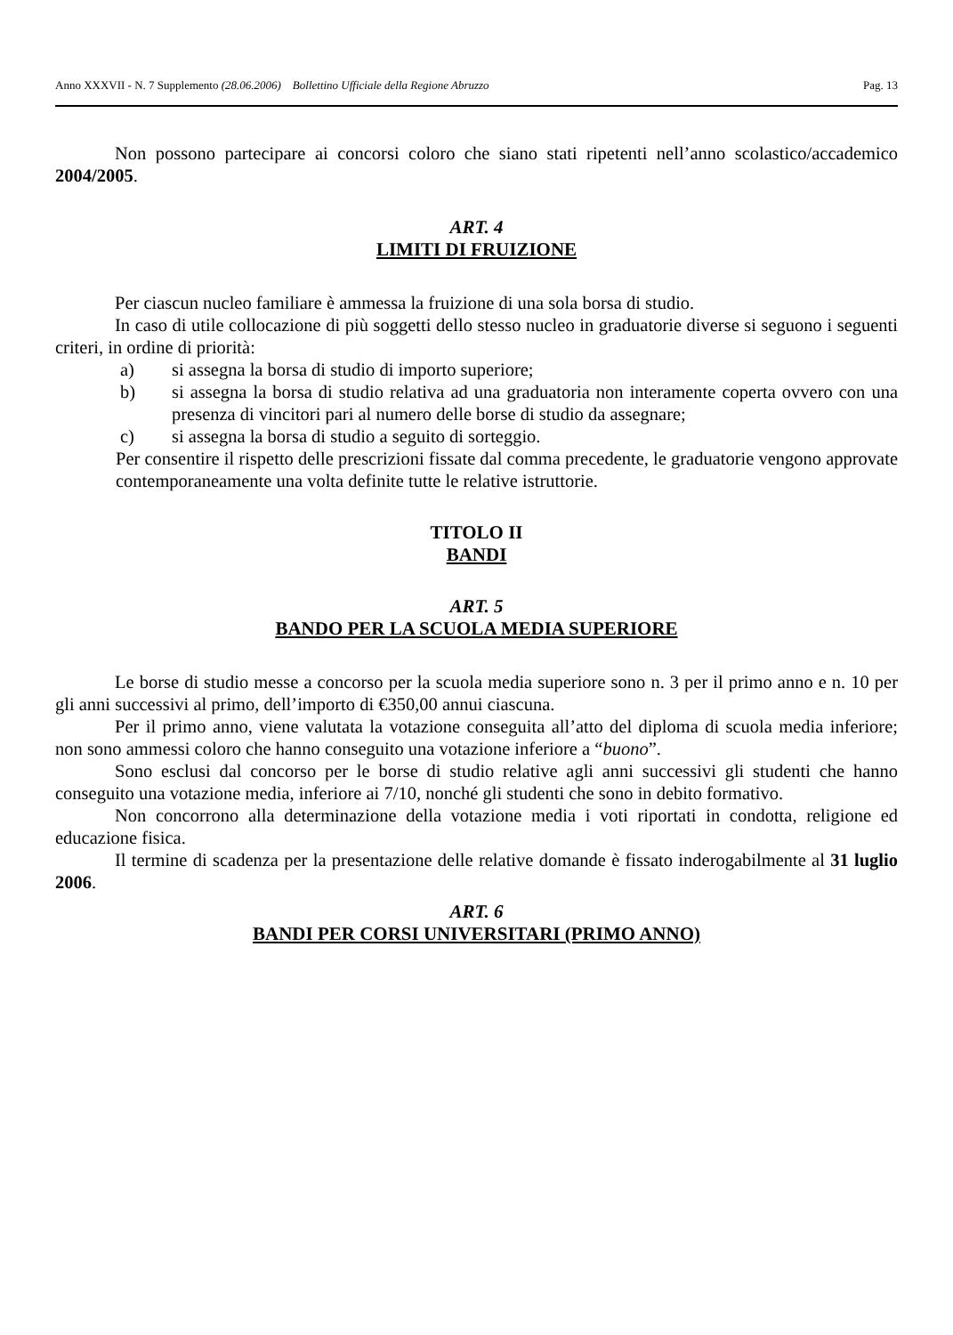Anno XXXVII - N. 7 Supplemento (28.06.2006) Bollettino Ufficiale della Regione Abruzzo Pag. 13
Non possono partecipare ai concorsi coloro che siano stati ripetenti nell’anno scolastico/accademico 2004/2005.
ART. 4
LIMITI DI FRUIZIONE
Per ciascun nucleo familiare è ammessa la fruizione di una sola borsa di studio.
In caso di utile collocazione di più soggetti dello stesso nucleo in graduatorie diverse si seguono i seguenti criteri, in ordine di priorità:
a) si assegna la borsa di studio di importo superiore;
b) si assegna la borsa di studio relativa ad una graduatoria non interamente coperta ovvero con una presenza di vincitori pari al numero delle borse di studio da assegnare;
c) si assegna la borsa di studio a seguito di sorteggio.
Per consentire il rispetto delle prescrizioni fissate dal comma precedente, le graduatorie vengono approvate contemporaneamente una volta definite tutte le relative istruttorie.
TITOLO II
BANDI
ART. 5
BANDO PER LA SCUOLA MEDIA SUPERIORE
Le borse di studio messe a concorso per la scuola media superiore sono n. 3 per il primo anno e n. 10 per gli anni successivi al primo, dell’importo di €350,00 annui ciascuna.
Per il primo anno, viene valutata la votazione conseguita all’atto del diploma di scuola media inferiore; non sono ammessi coloro che hanno conseguito una votazione inferiore a “buono”.
Sono esclusi dal concorso per le borse di studio relative agli anni successivi gli studenti che hanno conseguito una votazione media, inferiore ai 7/10, nonché gli studenti che sono in debito formativo.
Non concorrono alla determinazione della votazione media i voti riportati in condotta, religione ed educazione fisica.
Il termine di scadenza per la presentazione delle relative domande è fissato inderogabilmente al 31 luglio 2006.
ART. 6
BANDI PER CORSI UNIVERSITARI (PRIMO ANNO)